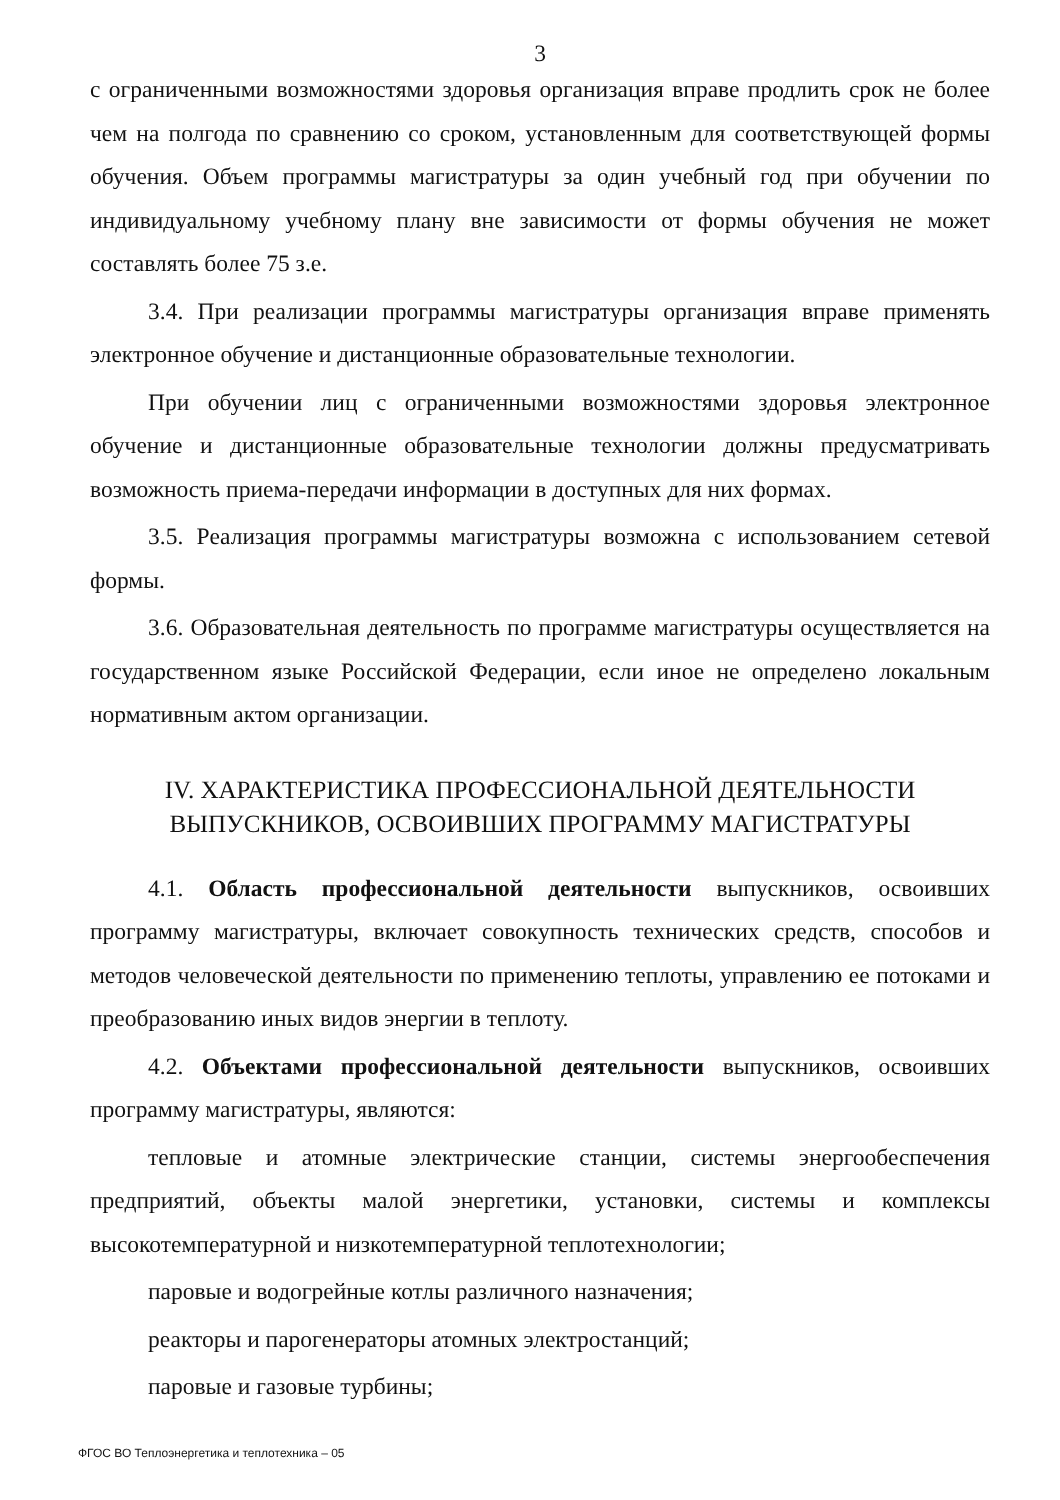3
с ограниченными возможностями здоровья организация вправе продлить срок не более чем на полгода по сравнению со сроком, установленным для соответствующей формы обучения. Объем программы магистратуры за один учебный год при обучении по индивидуальному учебному плану вне зависимости от формы обучения не может составлять более 75 з.е.
3.4. При реализации программы магистратуры организация вправе применять электронное обучение и дистанционные образовательные технологии.
При обучении лиц с ограниченными возможностями здоровья электронное обучение и дистанционные образовательные технологии должны предусматривать возможность приема-передачи информации в доступных для них формах.
3.5. Реализация программы магистратуры возможна с использованием сетевой формы.
3.6. Образовательная деятельность по программе магистратуры осуществляется на государственном языке Российской Федерации, если иное не определено локальным нормативным актом организации.
IV. ХАРАКТЕРИСТИКА ПРОФЕССИОНАЛЬНОЙ ДЕЯТЕЛЬНОСТИ
ВЫПУСКНИКОВ, ОСВОИВШИХ ПРОГРАММУ МАГИСТРАТУРЫ
4.1. Область профессиональной деятельности выпускников, освоивших программу магистратуры, включает совокупность технических средств, способов и методов человеческой деятельности по применению теплоты, управлению ее потоками и преобразованию иных видов энергии в теплоту.
4.2. Объектами профессиональной деятельности выпускников, освоивших программу магистратуры, являются:
тепловые и атомные электрические станции, системы энергообеспечения предприятий, объекты малой энергетики, установки, системы и комплексы высокотемпературной и низкотемпературной теплотехнологии;
паровые и водогрейные котлы различного назначения;
реакторы и парогенераторы атомных электростанций;
паровые и газовые турбины;
ФГОС ВО Теплоэнергетика и теплотехника – 05